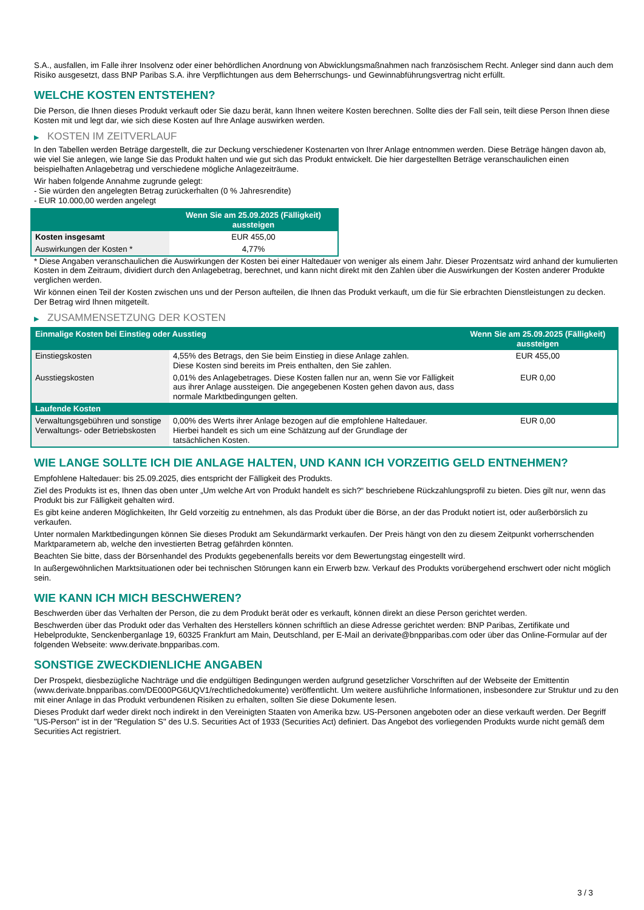S.A., ausfallen, im Falle ihrer Insolvenz oder einer behördlichen Anordnung von Abwicklungsmaßnahmen nach französischem Recht. Anleger sind dann auch dem Risiko ausgesetzt, dass BNP Paribas S.A. ihre Verpflichtungen aus dem Beherrschungs- und Gewinnabführungsvertrag nicht erfüllt.
WELCHE KOSTEN ENTSTEHEN?
Die Person, die Ihnen dieses Produkt verkauft oder Sie dazu berät, kann Ihnen weitere Kosten berechnen. Sollte dies der Fall sein, teilt diese Person Ihnen diese Kosten mit und legt dar, wie sich diese Kosten auf Ihre Anlage auswirken werden.
▶ KOSTEN IM ZEITVERLAUF
In den Tabellen werden Beträge dargestellt, die zur Deckung verschiedener Kostenarten von Ihrer Anlage entnommen werden. Diese Beträge hängen davon ab, wie viel Sie anlegen, wie lange Sie das Produkt halten und wie gut sich das Produkt entwickelt. Die hier dargestellten Beträge veranschaulichen einen beispielhaften Anlagebetrag und verschiedene mögliche Anlagezeiträume.
Wir haben folgende Annahme zugrunde gelegt:
- Sie würden den angelegten Betrag zurückerhalten (0 % Jahresrendite)
- EUR 10.000,00 werden angelegt
| | Wenn Sie am 25.09.2025 (Fälligkeit) aussteigen |
| --- | --- |
| Kosten insgesamt | EUR 455,00 |
| Auswirkungen der Kosten * | 4,77% |
* Diese Angaben veranschaulichen die Auswirkungen der Kosten bei einer Haltedauer von weniger als einem Jahr. Dieser Prozentsatz wird anhand der kumulierten Kosten in dem Zeitraum, dividiert durch den Anlagebetrag, berechnet, und kann nicht direkt mit den Zahlen über die Auswirkungen der Kosten anderer Produkte verglichen werden.
Wir können einen Teil der Kosten zwischen uns und der Person aufteilen, die Ihnen das Produkt verkauft, um die für Sie erbrachten Dienstleistungen zu decken. Der Betrag wird Ihnen mitgeteilt.
▶ ZUSAMMENSETZUNG DER KOSTEN
| Einmalige Kosten bei Einstieg oder Ausstieg | | Wenn Sie am 25.09.2025 (Fälligkeit) aussteigen |
| --- | --- | --- |
| Einstiegskosten | 4,55% des Betrags, den Sie beim Einstieg in diese Anlage zahlen. Diese Kosten sind bereits im Preis enthalten, den Sie zahlen. | EUR 455,00 |
| Ausstiegskosten | 0,01% des Anlagebetrages. Diese Kosten fallen nur an, wenn Sie vor Fälligkeit aus ihrer Anlage aussteigen. Die angegebenen Kosten gehen davon aus, dass normale Marktbedingungen gelten. | EUR 0,00 |
| Laufende Kosten | | |
| Verwaltungsgebühren und sonstige Verwaltungs- oder Betriebskosten | 0,00% des Werts ihrer Anlage bezogen auf die empfohlene Haltedauer. Hierbei handelt es sich um eine Schätzung auf der Grundlage der tatsächlichen Kosten. | EUR 0,00 |
WIE LANGE SOLLTE ICH DIE ANLAGE HALTEN, UND KANN ICH VORZEITIG GELD ENTNEHMEN?
Empfohlene Haltedauer: bis 25.09.2025, dies entspricht der Fälligkeit des Produkts.
Ziel des Produkts ist es, Ihnen das oben unter „Um welche Art von Produkt handelt es sich?“ beschriebene Rückzahlungsprofil zu bieten. Dies gilt nur, wenn das Produkt bis zur Fälligkeit gehalten wird.
Es gibt keine anderen Möglichkeiten, Ihr Geld vorzeitig zu entnehmen, als das Produkt über die Börse, an der das Produkt notiert ist, oder außerbörslich zu verkaufen.
Unter normalen Marktbedingungen können Sie dieses Produkt am Sekundärmarkt verkaufen. Der Preis hängt von den zu diesem Zeitpunkt vorherrschenden Marktparametern ab, welche den investierten Betrag gefährden könnten.
Beachten Sie bitte, dass der Börsenhandel des Produkts gegebenenfalls bereits vor dem Bewertungstag eingestellt wird.
In außergewöhnlichen Marktsituationen oder bei technischen Störungen kann ein Erwerb bzw. Verkauf des Produkts vorübergehend erschwert oder nicht möglich sein.
WIE KANN ICH MICH BESCHWEREN?
Beschwerden über das Verhalten der Person, die zu dem Produkt berät oder es verkauft, können direkt an diese Person gerichtet werden.
Beschwerden über das Produkt oder das Verhalten des Herstellers können schriftlich an diese Adresse gerichtet werden: BNP Paribas, Zertifikate und Hebelprodukte, Senckenberganlage 19, 60325 Frankfurt am Main, Deutschland, per E-Mail an derivate@bnpparibas.com oder über das Online-Formular auf der folgenden Webseite: www.derivate.bnpparibas.com.
SONSTIGE ZWECKDIENLICHE ANGABEN
Der Prospekt, diesbezügliche Nachträge und die endgültigen Bedingungen werden aufgrund gesetzlicher Vorschriften auf der Webseite der Emittentin (www.derivate.bnpparibas.com/DE000PG6UQV1/rechtlichedokumente) veröffentlicht. Um weitere ausführliche Informationen, insbesondere zur Struktur und zu den mit einer Anlage in das Produkt verbundenen Risiken zu erhalten, sollten Sie diese Dokumente lesen.
Dieses Produkt darf weder direkt noch indirekt in den Vereinigten Staaten von Amerika bzw. US-Personen angeboten oder an diese verkauft werden. Der Begriff "US-Person" ist in der "Regulation S" des U.S. Securities Act of 1933 (Securities Act) definiert. Das Angebot des vorliegenden Produkts wurde nicht gemäß dem Securities Act registriert.
3 / 3